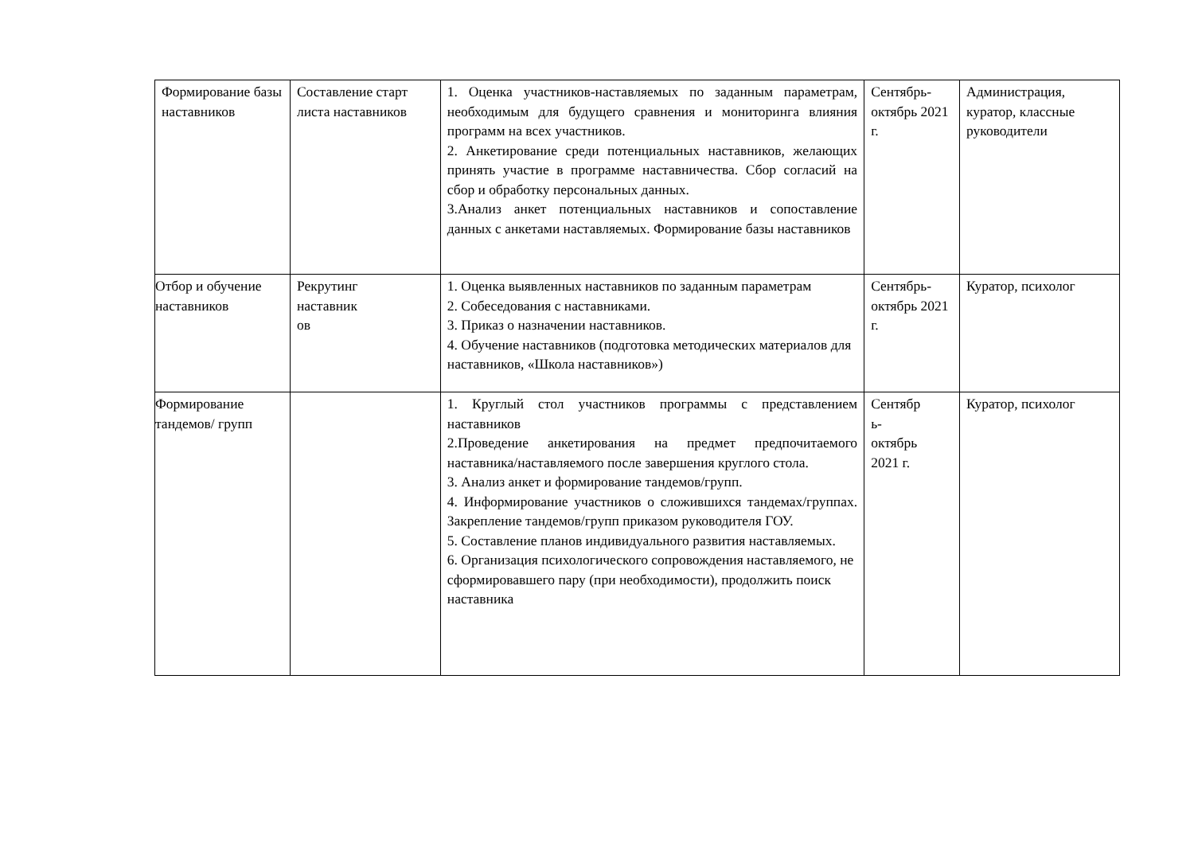| Формирование базы наставников | Составление старт листа наставников | 1. Оценка участников-наставляемых по заданным параметрам, необходимым для будущего сравнения и мониторинга влияния программ на всех участников. 2. Анкетирование среди потенциальных наставников, желающих принять участие в программе наставничества. Сбор согласий на сбор и обработку персональных данных. 3.Анализ анкет потенциальных наставников и сопоставление данных с анкетами наставляемых. Формирование базы наставников | Сентябрь-октябрь 2021 г. | Администрация, куратор, классные руководители |
| Отбор и обучение наставников | Рекрутинг наставник ов | 1. Оценка выявленных наставников по заданным параметрам 2. Собеседования с наставниками. 3. Приказ о назначении наставников. 4. Обучение наставников (подготовка методических материалов для наставников, «Школа наставников») | Сентябрь-октябрь 2021 г. | Куратор, психолог |
| Формирование тандемов/ групп | | 1. Круглый стол участников программы с представлением наставников 2.Проведение анкетирования на предмет предпочитаемого наставника/наставляемого после завершения круглого стола. 3. Анализ анкет и формирование тандемов/групп. 4. Информирование участников о сложившихся тандемах/группах. Закрепление тандемов/групп приказом руководителя ГОУ. 5. Составление планов индивидуального развития наставляемых. 6. Организация психологического сопровождения наставляемого, не сформировавшего пару (при необходимости), продолжить поиск наставника | Сентябр ь- октябрь 2021 г. | Куратор, психолог |